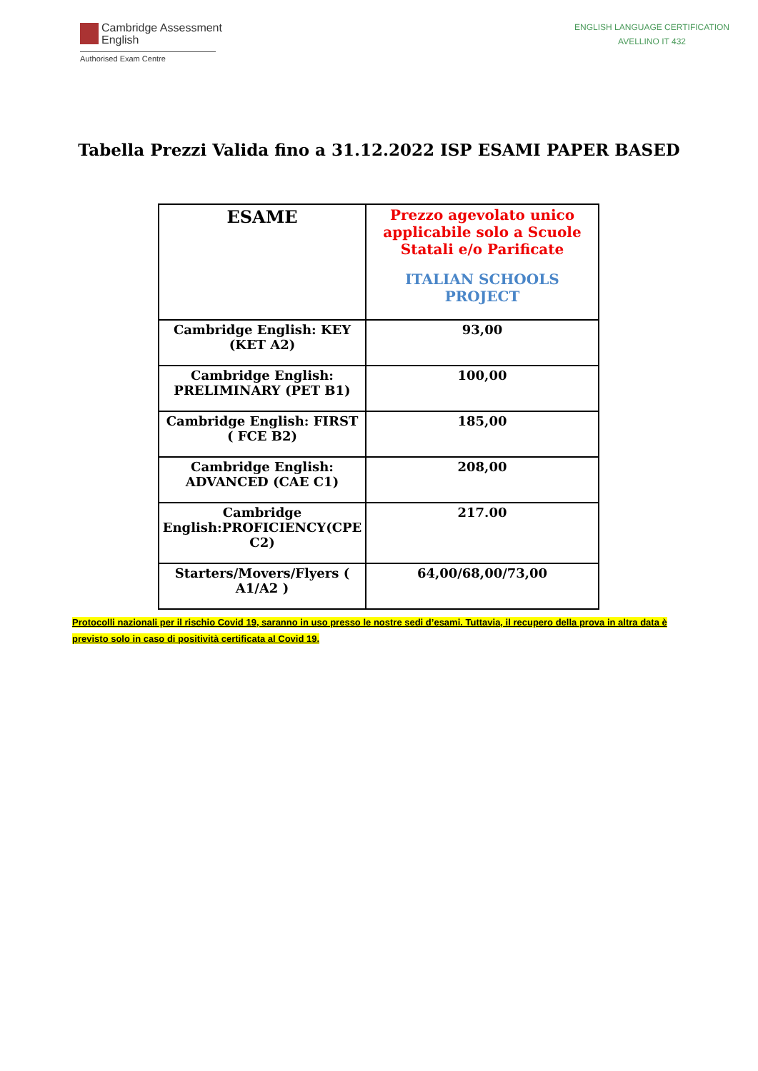Cambridge Assessment
English
Authorised Exam Centre
ENGLISH LANGUAGE CERTIFICATION
AVELLINO IT 432
Tabella Prezzi Valida fino a 31.12.2022 ISP ESAMI PAPER BASED
| ESAME | Prezzo agevolato unico applicabile solo a Scuole Statali e/o Parificate ITALIAN SCHOOLS PROJECT |
| --- | --- |
| Cambridge English: KEY (KET A2) | 93,00 |
| Cambridge English: PRELIMINARY (PET B1) | 100,00 |
| Cambridge English: FIRST ( FCE B2) | 185,00 |
| Cambridge English: ADVANCED (CAE C1) | 208,00 |
| Cambridge English:PROFICIENCY(CPE C2) | 217.00 |
| Starters/Movers/Flyers ( A1/A2 ) | 64,00/68,00/73,00 |
Protocolli nazionali per il rischio Covid 19, saranno in uso presso le nostre sedi d’esami. Tuttavia, il recupero della prova in altra data è previsto solo in caso di positività certificata al Covid 19.